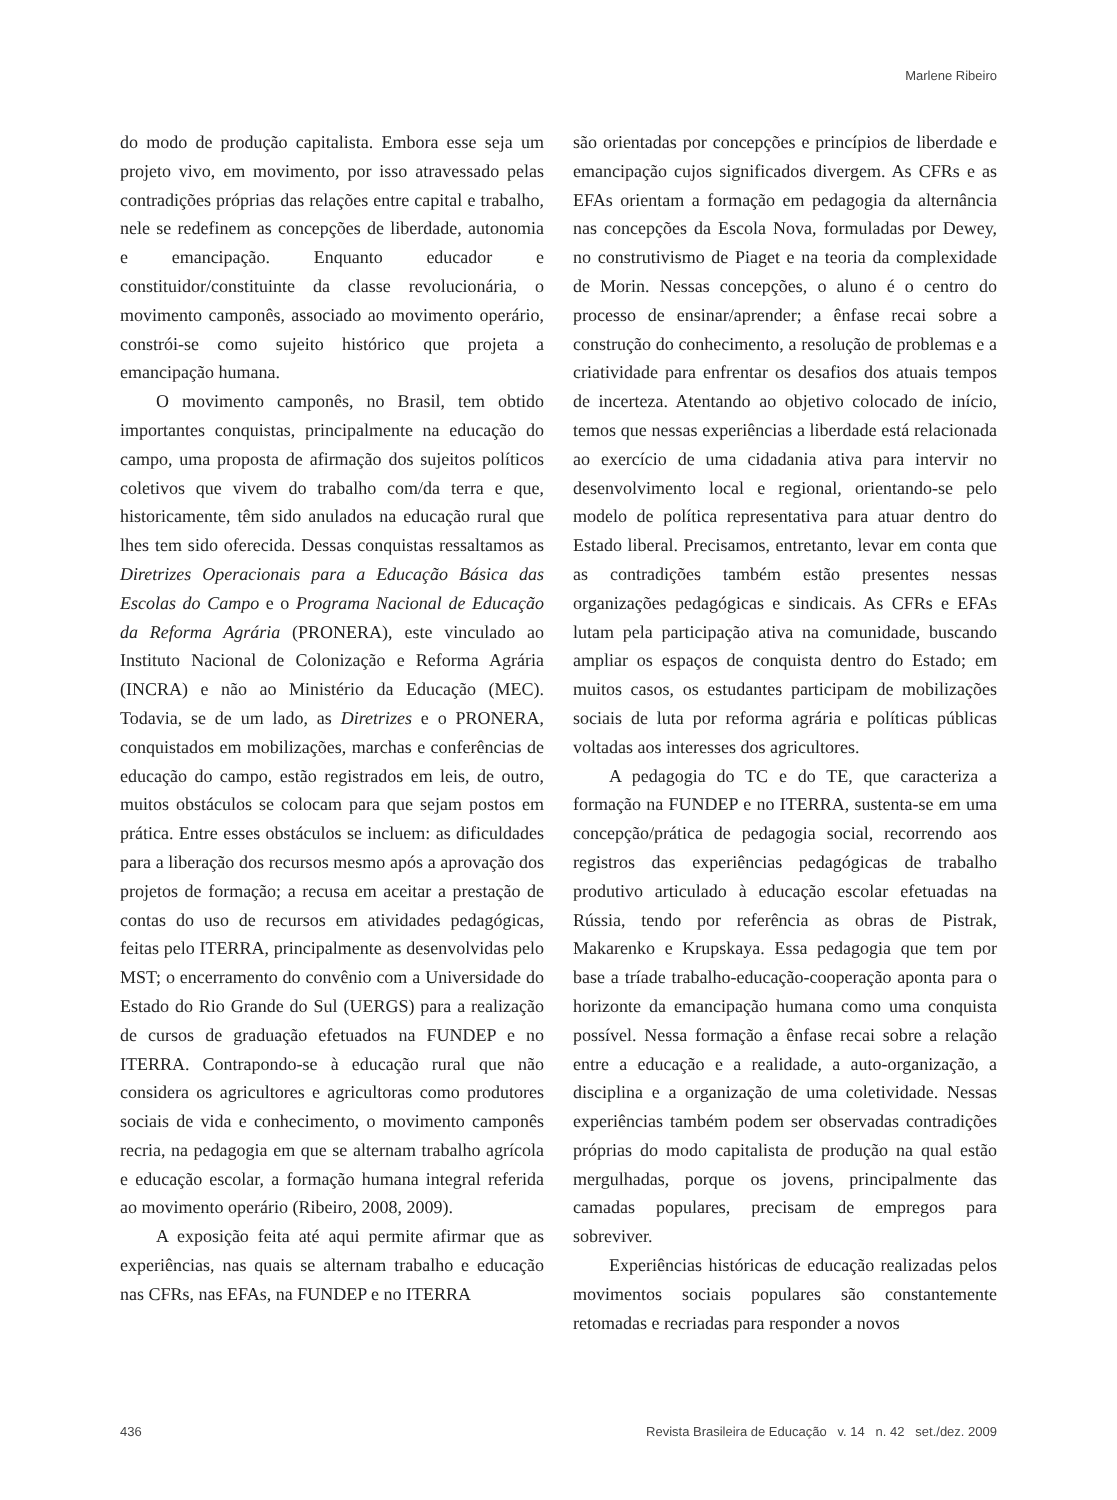Marlene Ribeiro
do modo de produção capitalista. Embora esse seja um projeto vivo, em movimento, por isso atravessado pelas contradições próprias das relações entre capital e trabalho, nele se redefinem as concepções de liberdade, autonomia e emancipação. Enquanto educador e constituidor/constituinte da classe revolucionária, o movimento camponês, associado ao movimento operário, constrói-se como sujeito histórico que projeta a emancipação humana.
O movimento camponês, no Brasil, tem obtido importantes conquistas, principalmente na educação do campo, uma proposta de afirmação dos sujeitos políticos coletivos que vivem do trabalho com/da terra e que, historicamente, têm sido anulados na educação rural que lhes tem sido oferecida. Dessas conquistas ressaltamos as Diretrizes Operacionais para a Educação Básica das Escolas do Campo e o Programa Nacional de Educação da Reforma Agrária (PRONERA), este vinculado ao Instituto Nacional de Colonização e Reforma Agrária (INCRA) e não ao Ministério da Educação (MEC). Todavia, se de um lado, as Diretrizes e o PRONERA, conquistados em mobilizações, marchas e conferências de educação do campo, estão registrados em leis, de outro, muitos obstáculos se colocam para que sejam postos em prática. Entre esses obstáculos se incluem: as dificuldades para a liberação dos recursos mesmo após a aprovação dos projetos de formação; a recusa em aceitar a prestação de contas do uso de recursos em atividades pedagógicas, feitas pelo ITERRA, principalmente as desenvolvidas pelo MST; o encerramento do convênio com a Universidade do Estado do Rio Grande do Sul (UERGS) para a realização de cursos de graduação efetuados na FUNDEP e no ITERRA. Contrapondo-se à educação rural que não considera os agricultores e agricultoras como produtores sociais de vida e conhecimento, o movimento camponês recria, na pedagogia em que se alternam trabalho agrícola e educação escolar, a formação humana integral referida ao movimento operário (Ribeiro, 2008, 2009).
A exposição feita até aqui permite afirmar que as experiências, nas quais se alternam trabalho e educação nas CFRs, nas EFAs, na FUNDEP e no ITERRA
são orientadas por concepções e princípios de liberdade e emancipação cujos significados divergem. As CFRs e as EFAs orientam a formação em pedagogia da alternância nas concepções da Escola Nova, formuladas por Dewey, no construtivismo de Piaget e na teoria da complexidade de Morin. Nessas concepções, o aluno é o centro do processo de ensinar/aprender; a ênfase recai sobre a construção do conhecimento, a resolução de problemas e a criatividade para enfrentar os desafios dos atuais tempos de incerteza. Atentando ao objetivo colocado de início, temos que nessas experiências a liberdade está relacionada ao exercício de uma cidadania ativa para intervir no desenvolvimento local e regional, orientando-se pelo modelo de política representativa para atuar dentro do Estado liberal. Precisamos, entretanto, levar em conta que as contradições também estão presentes nessas organizações pedagógicas e sindicais. As CFRs e EFAs lutam pela participação ativa na comunidade, buscando ampliar os espaços de conquista dentro do Estado; em muitos casos, os estudantes participam de mobilizações sociais de luta por reforma agrária e políticas públicas voltadas aos interesses dos agricultores.
A pedagogia do TC e do TE, que caracteriza a formação na FUNDEP e no ITERRA, sustenta-se em uma concepção/prática de pedagogia social, recorrendo aos registros das experiências pedagógicas de trabalho produtivo articulado à educação escolar efetuadas na Rússia, tendo por referência as obras de Pistrak, Makarenko e Krupskaya. Essa pedagogia que tem por base a tríade trabalho-educação-cooperação aponta para o horizonte da emancipação humana como uma conquista possível. Nessa formação a ênfase recai sobre a relação entre a educação e a realidade, a auto-organização, a disciplina e a organização de uma coletividade. Nessas experiências também podem ser observadas contradições próprias do modo capitalista de produção na qual estão mergulhadas, porque os jovens, principalmente das camadas populares, precisam de empregos para sobreviver.
Experiências históricas de educação realizadas pelos movimentos sociais populares são constantemente retomadas e recriadas para responder a novos
436 Revista Brasileira de Educação v. 14 n. 42 set./dez. 2009